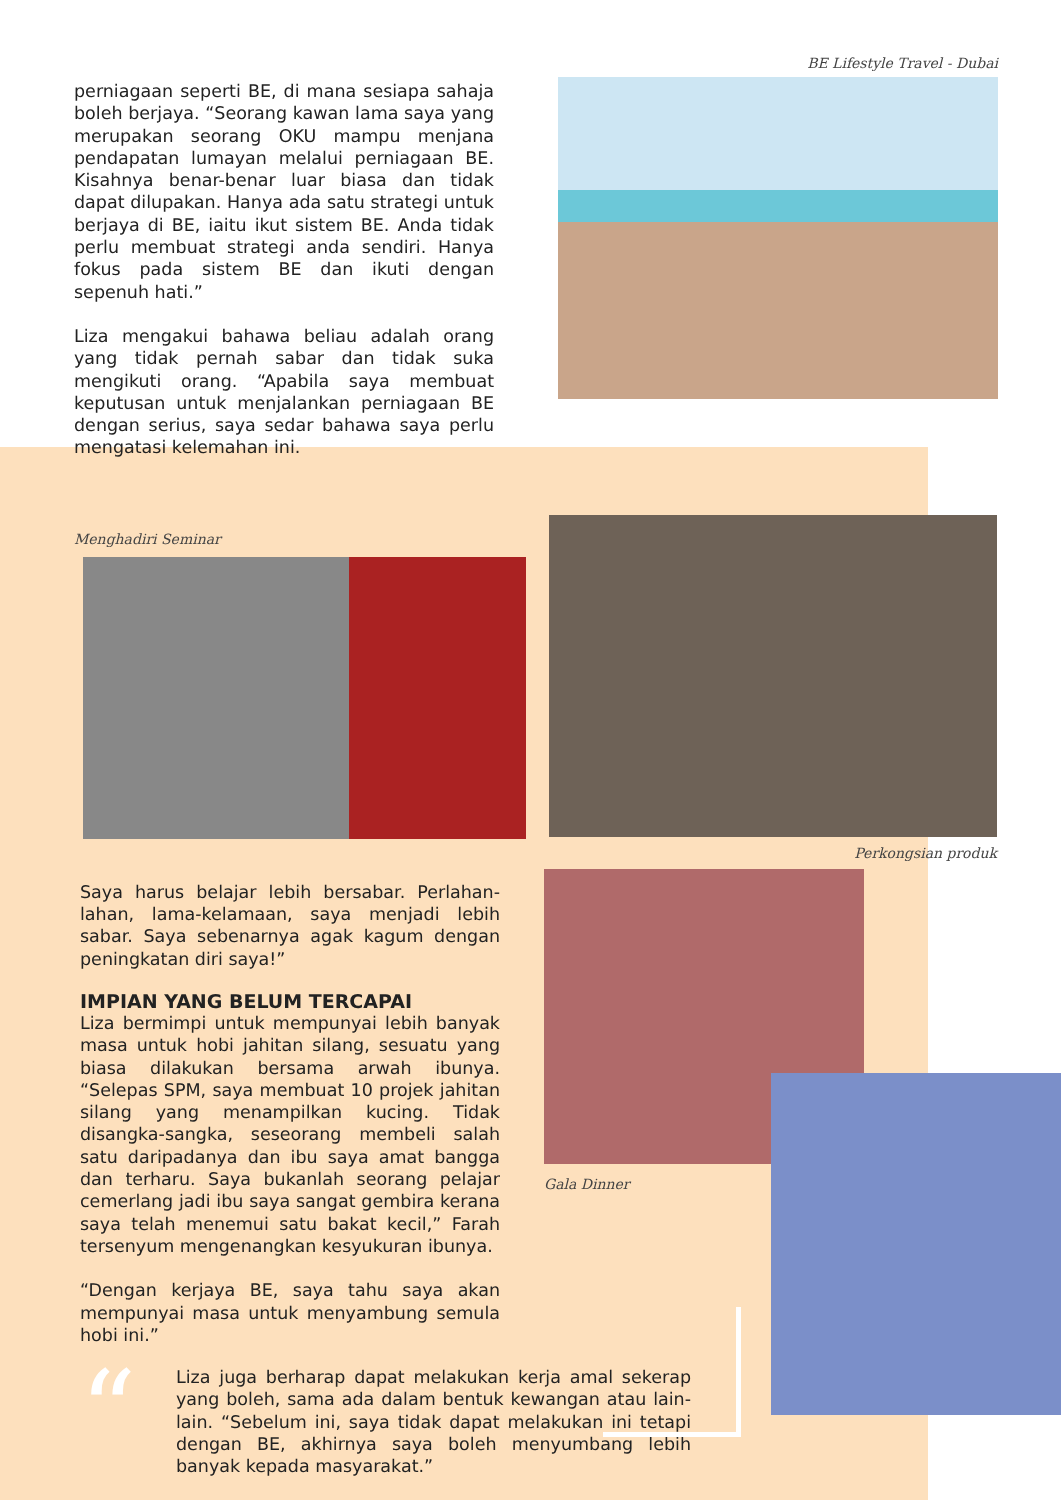perniagaan seperti BE, di mana sesiapa sahaja boleh berjaya. “Seorang kawan lama saya yang merupakan seorang OKU mampu menjana pendapatan lumayan melalui perniagaan BE. Kisahnya benar-benar luar biasa dan tidak dapat dilupakan. Hanya ada satu strategi untuk berjaya di BE, iaitu ikut sistem BE. Anda tidak perlu membuat strategi anda sendiri. Hanya fokus pada sistem BE dan ikuti dengan sepenuh hati.”
Liza mengakui bahawa beliau adalah orang yang tidak pernah sabar dan tidak suka mengikuti orang. “Apabila saya membuat keputusan untuk menjalankan perniagaan BE dengan serius, saya sedar bahawa saya perlu mengatasi kelemahan ini.
BE Lifestyle Travel - Dubai
Menghadiri Seminar
Perkongsian produk
Saya harus belajar lebih bersabar. Perlahan-lahan, lama-kelamaan, saya menjadi lebih sabar. Saya sebenarnya agak kagum dengan peningkatan diri saya!”
IMPIAN YANG BELUM TERCAPAI
Liza bermimpi untuk mempunyai lebih banyak masa untuk hobi jahitan silang, sesuatu yang biasa dilakukan bersama arwah ibunya. “Selepas SPM, saya membuat 10 projek jahitan silang yang menampilkan kucing. Tidak disangka-sangka, seseorang membeli salah satu daripadanya dan ibu saya amat bangga dan terharu. Saya bukanlah seorang pelajar cemerlang jadi ibu saya sangat gembira kerana saya telah menemui satu bakat kecil,” Farah tersenyum mengenangkan kesyukuran ibunya.
“Dengan kerjaya BE, saya tahu saya akan mempunyai masa untuk menyambung semula hobi ini.”
Gala Dinner
“
Liza juga berharap dapat melakukan kerja amal sekerap yang boleh, sama ada dalam bentuk kewangan atau lain-lain. “Sebelum ini, saya tidak dapat melakukan ini tetapi dengan BE, akhirnya saya boleh menyumbang lebih banyak kepada masyarakat.”